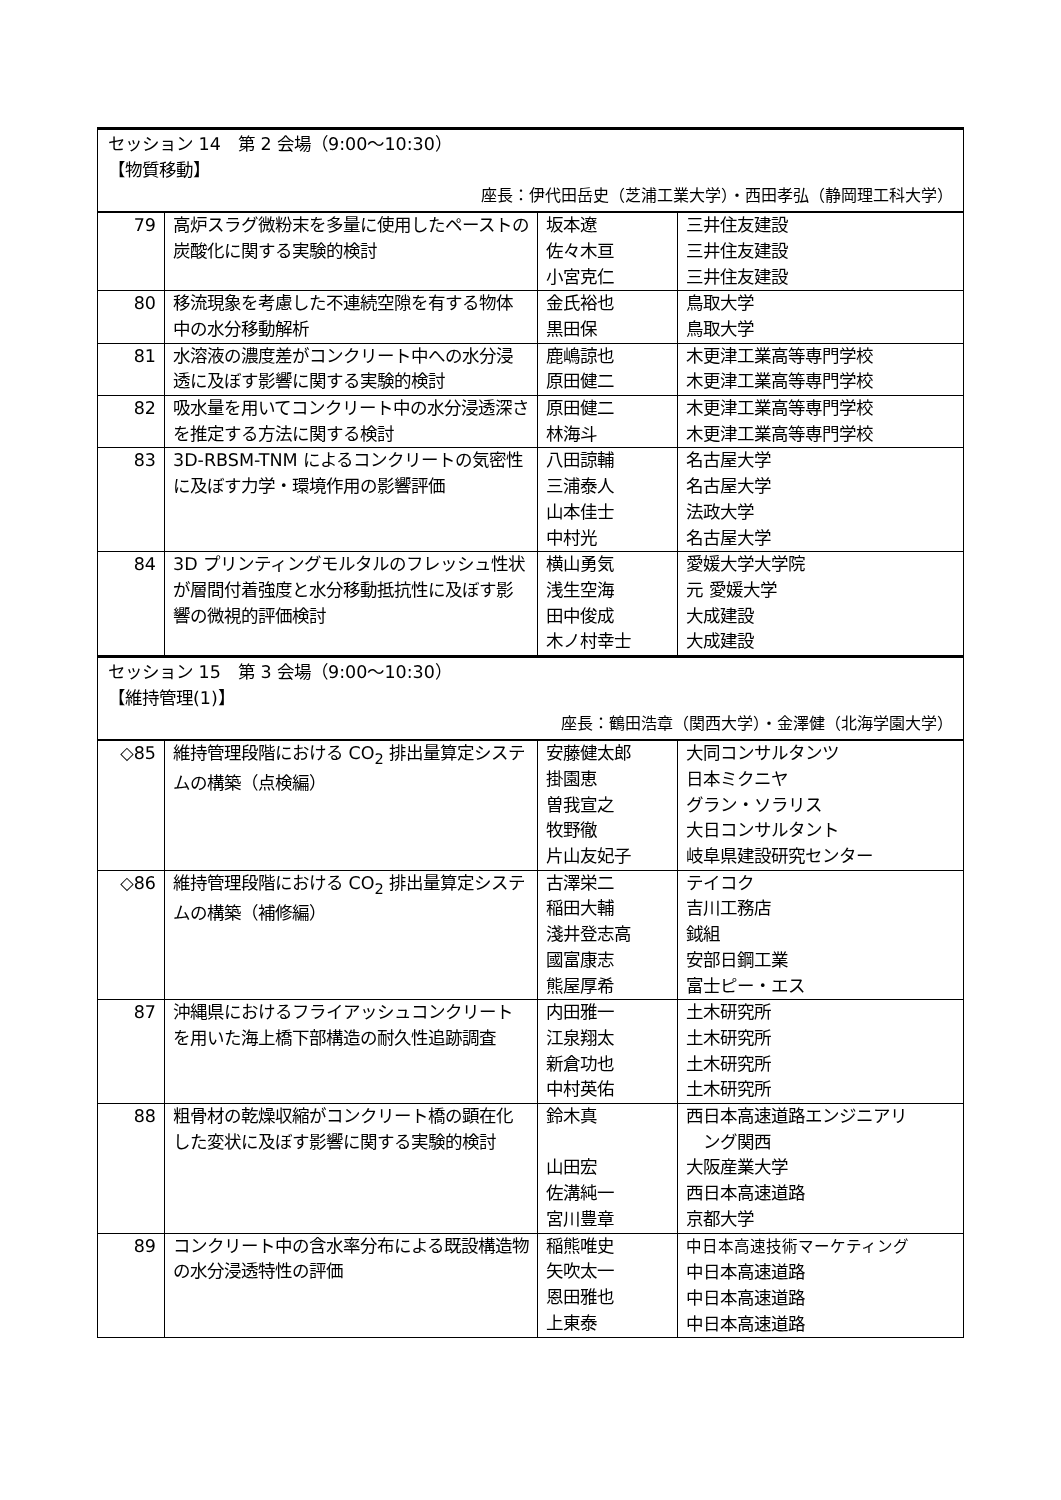| セッション 14 第 2 会場（9:00〜10:30） 【物質移動】 座長：伊代田岳史（芝浦工業大学）・西田孝弘（静岡理工科大学） | | | |
| 79 | 高炉スラグ微粉末を多量に使用したペーストの炭酸化に関する実験的検討 | 坂本遼 佐々木亘 小宮克仁 | 三井住友建設 三井住友建設 三井住友建設 |
| 80 | 移流現象を考慮した不連続空隙を有する物体中の水分移動解析 | 金氏裕也 黒田保 | 鳥取大学 鳥取大学 |
| 81 | 水溶液の濃度差がコンクリート中への水分浸透に及ぼす影響に関する実験的検討 | 鹿嶋諒也 原田健二 | 木更津工業高等専門学校 木更津工業高等専門学校 |
| 82 | 吸水量を用いてコンクリート中の水分浸透深さを推定する方法に関する検討 | 原田健二 林海斗 | 木更津工業高等専門学校 木更津工業高等専門学校 |
| 83 | 3D-RBSM-TNM によるコンクリートの気密性に及ぼす力学・環境作用の影響評価 | 八田諒輔 三浦泰人 山本佳士 中村光 | 名古屋大学 名古屋大学 法政大学 名古屋大学 |
| 84 | 3D プリンティングモルタルのフレッシュ性状が層間付着強度と水分移動抵抗性に及ぼす影響の微視的評価検討 | 横山勇気 浅生空海 田中俊成 木ノ村幸士 | 愛媛大学大学院 元 愛媛大学 大成建設 大成建設 |
| セッション 15 第 3 会場（9:00〜10:30） 【維持管理(1)】 座長：鶴田浩章（関西大学）・金澤健（北海学園大学） | | | |
| ◇85 | 維持管理段階における CO<sub>2</sub> 排出量算定システムの構築（点検編） | 安藤健太郎 掛園恵 曽我宣之 牧野徹 片山友妃子 | 大同コンサルタンツ 日本ミクニヤ グラン・ソラリス 大日コンサルタント 岐阜県建設研究センター |
| ◇86 | 維持管理段階における CO<sub>2</sub> 排出量算定システムの構築（補修編） | 古澤栄二 稲田大輔 淺井登志高 國富康志 熊屋厚希 | テイコク 吉川工務店 鉞組 安部日鋼工業 富士ピー・エス |
| 87 | 沖縄県におけるフライアッシュコンクリートを用いた海上橋下部構造の耐久性追跡調査 | 内田雅一 江泉翔太 新倉功也 中村英佑 | 土木研究所 土木研究所 土木研究所 土木研究所 |
| 88 | 粗骨材の乾燥収縮がコンクリート橋の顕在化した変状に及ぼす影響に関する実験的検討 | 鈴木真 山田宏 佐溝純一 宮川豊章 | 西日本高速道路エンジニアリ ング関西 大阪産業大学 西日本高速道路 京都大学 |
| 89 | コンクリート中の含水率分布による既設構造物の水分浸透特性の評価 | 稲熊唯史 矢吹太一 恩田雅也 上東泰 | 中日本高速技術マーケティング 中日本高速道路 中日本高速道路 中日本高速道路 |